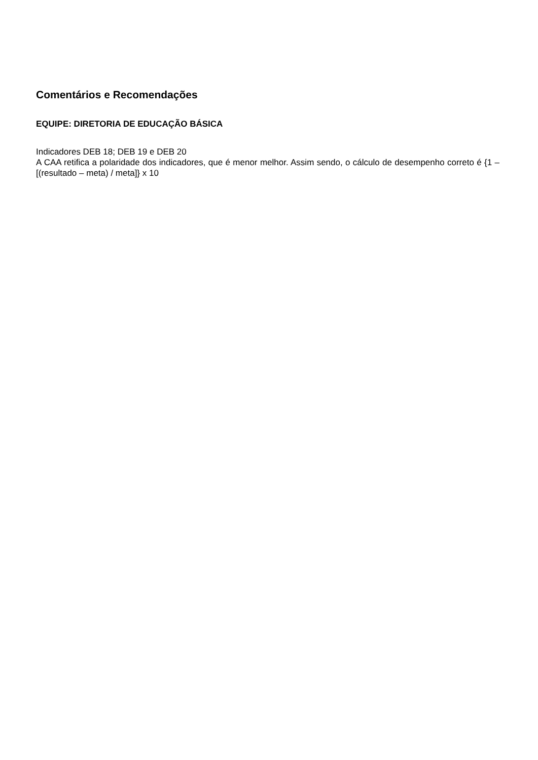Comentários e Recomendações
EQUIPE: DIRETORIA DE EDUCAÇÃO BÁSICA
Indicadores DEB 18; DEB 19 e DEB 20
A CAA retifica a polaridade dos indicadores, que é menor melhor. Assim sendo, o cálculo de desempenho correto é {1 – [(resultado – meta) / meta]} x 10